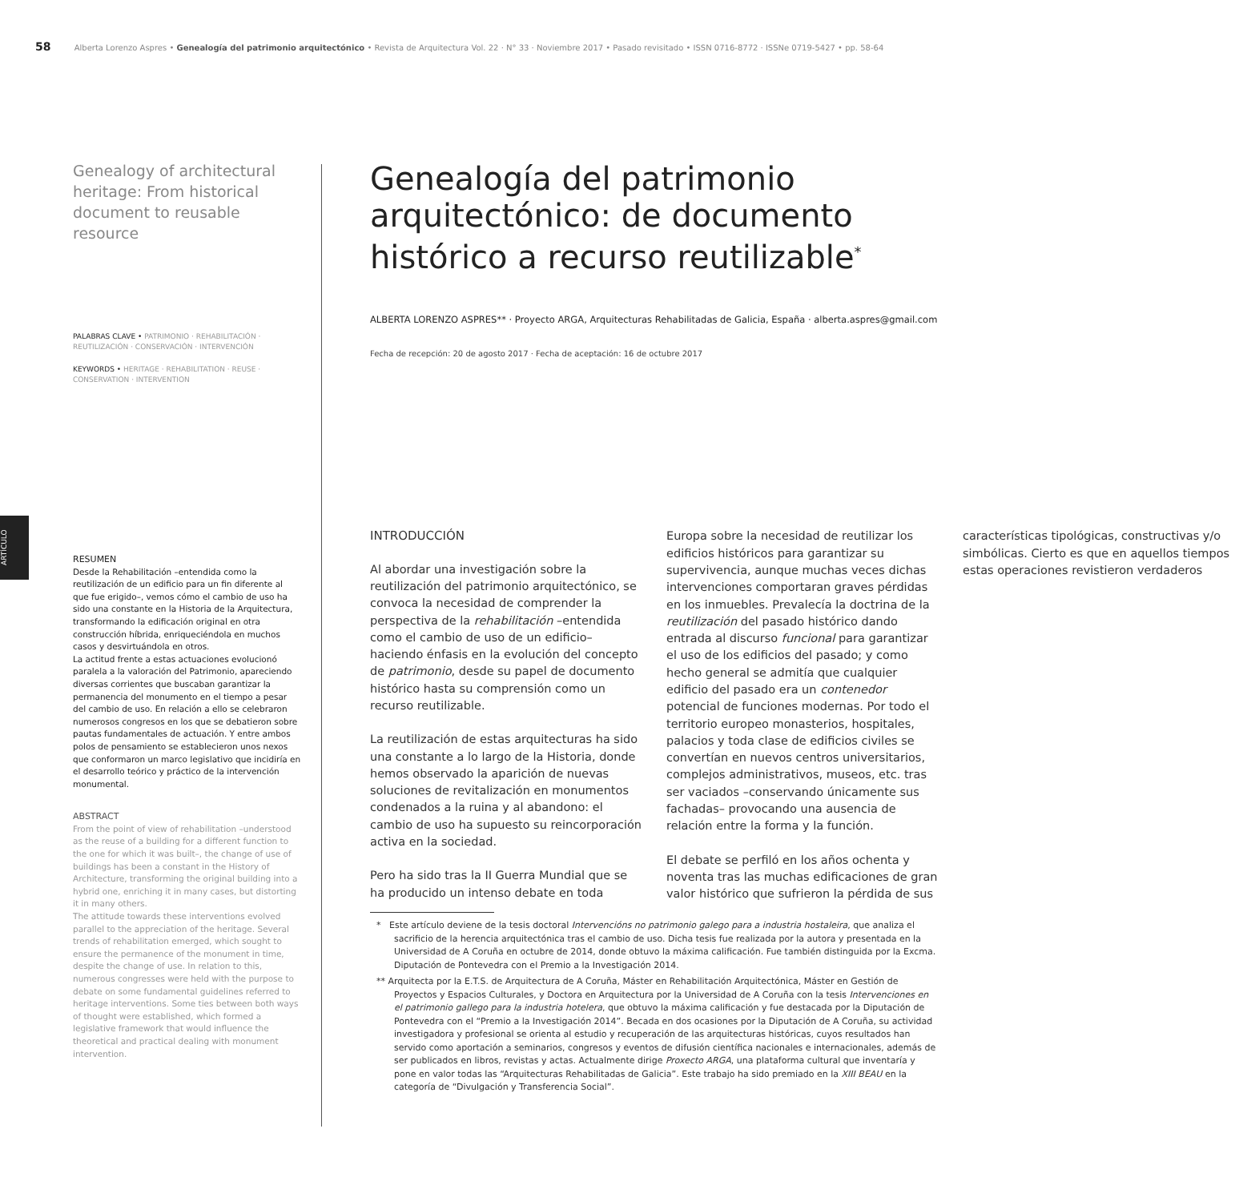58 Alberta Lorenzo Aspres • Genealogía del patrimonio arquitectónico • Revista de Arquitectura Vol. 22 · N° 33 · Noviembre 2017 • Pasado revisitado • ISSN 0716-8772 · ISSNe 0719-5427 • pp. 58-64
ARTÍCULO
Genealogy of architectural heritage: From historical document to reusable resource
PALABRAS CLAVE • PATRIMONIO · REHABILITACIÓN · REUTILIZACIÓN · CONSERVACIÓN · INTERVENCIÓN
KEYWORDS • HERITAGE · REHABILITATION · REUSE · CONSERVATION · INTERVENTION
RESUMEN
Desde la Rehabilitación –entendida como la reutilización de un edificio para un fin diferente al que fue erigido–, vemos cómo el cambio de uso ha sido una constante en la Historia de la Arquitectura, transformando la edificación original en otra construcción híbrida, enriqueciéndola en muchos casos y desvirtuándola en otros.
La actitud frente a estas actuaciones evolucionó paralela a la valoración del Patrimonio, apareciendo diversas corrientes que buscaban garantizar la permanencia del monumento en el tiempo a pesar del cambio de uso. En relación a ello se celebraron numerosos congresos en los que se debatieron sobre pautas fundamentales de actuación. Y entre ambos polos de pensamiento se establecieron unos nexos que conformaron un marco legislativo que incidiría en el desarrollo teórico y práctico de la intervención monumental.
ABSTRACT
From the point of view of rehabilitation –understood as the reuse of a building for a different function to the one for which it was built–, the change of use of buildings has been a constant in the History of Architecture, transforming the original building into a hybrid one, enriching it in many cases, but distorting it in many others.
The attitude towards these interventions evolved parallel to the appreciation of the heritage. Several trends of rehabilitation emerged, which sought to ensure the permanence of the monument in time, despite the change of use. In relation to this, numerous congresses were held with the purpose to debate on some fundamental guidelines referred to heritage interventions. Some ties between both ways of thought were established, which formed a legislative framework that would influence the theoretical and practical dealing with monument intervention.
Genealogía del patrimonio arquitectónico: de documento histórico a recurso reutilizable<sup>*</sup>
ALBERTA LORENZO ASPRES** · Proyecto ARGA, Arquitecturas Rehabilitadas de Galicia, España · alberta.aspres@gmail.com
Fecha de recepción: 20 de agosto 2017 · Fecha de aceptación: 16 de octubre 2017
INTRODUCCIÓN
Al abordar una investigación sobre la reutilización del patrimonio arquitectónico, se convoca la necesidad de comprender la perspectiva de la rehabilitación –entendida como el cambio de uso de un edificio– haciendo énfasis en la evolución del concepto de patrimonio, desde su papel de documento histórico hasta su comprensión como un recurso reutilizable.
La reutilización de estas arquitecturas ha sido una constante a lo largo de la Historia, donde hemos observado la aparición de nuevas soluciones de revitalización en monumentos condenados a la ruina y al abandono: el cambio de uso ha supuesto su reincorporación activa en la sociedad.
Pero ha sido tras la II Guerra Mundial que se ha producido un intenso debate en toda Europa sobre la necesidad de reutilizar los edificios históricos para garantizar su supervivencia, aunque muchas veces dichas intervenciones comportaran graves pérdidas en los inmuebles. Prevalecía la doctrina de la reutilización del pasado histórico dando entrada al discurso funcional para garantizar el uso de los edificios del pasado; y como hecho general se admitía que cualquier edificio del pasado era un contenedor potencial de funciones modernas. Por todo el territorio europeo monasterios, hospitales, palacios y toda clase de edificios civiles se convertían en nuevos centros universitarios, complejos administrativos, museos, etc. tras ser vaciados –conservando únicamente sus fachadas– provocando una ausencia de relación entre la forma y la función.
El debate se perfiló en los años ochenta y noventa tras las muchas edificaciones de gran valor histórico que sufrieron la pérdida de sus características tipológicas, constructivas y/o simbólicas. Cierto es que en aquellos tiempos estas operaciones revistieron verdaderos
* Este artículo deviene de la tesis doctoral Intervencións no patrimonio galego para a industria hostaleira, que analiza el sacrificio de la herencia arquitectónica tras el cambio de uso. Dicha tesis fue realizada por la autora y presentada en la Universidad de A Coruña en octubre de 2014, donde obtuvo la máxima calificación. Fue también distinguida por la Excma. Diputación de Pontevedra con el Premio a la Investigación 2014.
** Arquitecta por la E.T.S. de Arquitectura de A Coruña, Máster en Rehabilitación Arquitectónica, Máster en Gestión de Proyectos y Espacios Culturales, y Doctora en Arquitectura por la Universidad de A Coruña con la tesis Intervenciones en el patrimonio gallego para la industria hotelera, que obtuvo la máxima calificación y fue destacada por la Diputación de Pontevedra con el “Premio a la Investigación 2014”. Becada en dos ocasiones por la Diputación de A Coruña, su actividad investigadora y profesional se orienta al estudio y recuperación de las arquitecturas históricas, cuyos resultados han servido como aportación a seminarios, congresos y eventos de difusión científica nacionales e internacionales, además de ser publicados en libros, revistas y actas. Actualmente dirige Proxecto ARGA, una plataforma cultural que inventaría y pone en valor todas las “Arquitecturas Rehabilitadas de Galicia”. Este trabajo ha sido premiado en la XIII BEAU en la categoría de “Divulgación y Transferencia Social”.